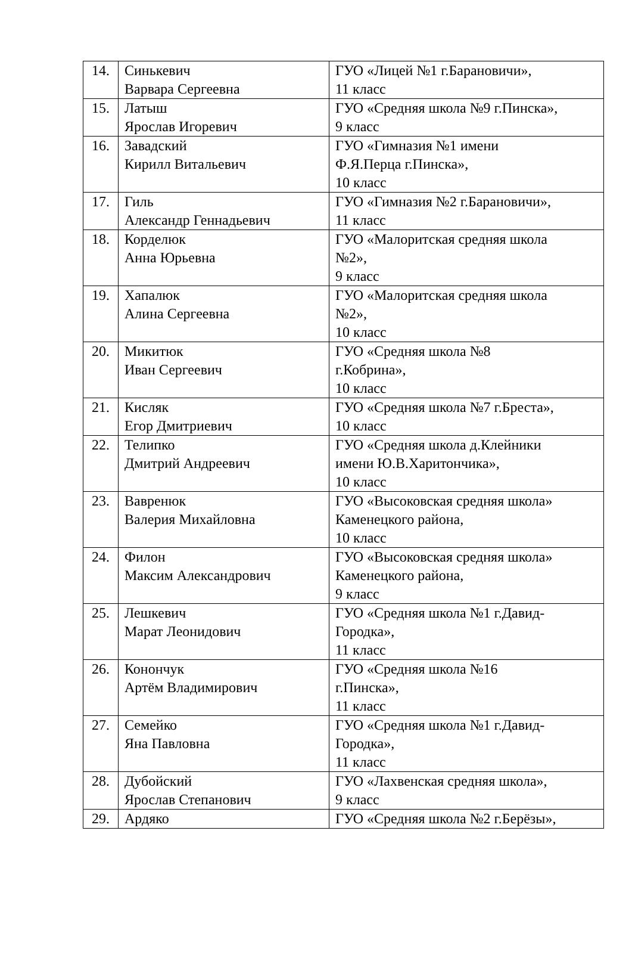| 14. | Синькевич Варвара Сергеевна | ГУО «Лицей №1 г.Барановичи», 11 класс |
| 15. | Латыш Ярослав Игоревич | ГУО «Средняя школа №9 г.Пинска», 9 класс |
| 16. | Завадский Кирилл Витальевич | ГУО «Гимназия №1 имени Ф.Я.Перца г.Пинска», 10 класс |
| 17. | Гиль Александр Геннадьевич | ГУО «Гимназия №2 г.Барановичи», 11 класс |
| 18. | Корделюк Анна Юрьевна | ГУО «Малоритская средняя школа №2», 9 класс |
| 19. | Хапалюк Алина Сергеевна | ГУО «Малоритская средняя школа №2», 10 класс |
| 20. | Микитюк Иван Сергеевич | ГУО «Средняя школа №8 г.Кобрина», 10 класс |
| 21. | Кисляк Егор Дмитриевич | ГУО «Средняя школа №7 г.Бреста», 10 класс |
| 22. | Телипко Дмитрий Андреевич | ГУО «Средняя школа д.Клейники имени Ю.В.Харитончика», 10 класс |
| 23. | Вавренюк Валерия Михайловна | ГУО «Высоковская средняя школа» Каменецкого района, 10 класс |
| 24. | Филон Максим Александрович | ГУО «Высоковская средняя школа» Каменецкого района, 9 класс |
| 25. | Лешкевич Марат Леонидович | ГУО «Средняя школа №1 г.Давид- Городка», 11 класс |
| 26. | Конончук Артём Владимирович | ГУО «Средняя школа №16 г.Пинска», 11 класс |
| 27. | Семейко Яна Павловна | ГУО «Средняя школа №1 г.Давид- Городка», 11 класс |
| 28. | Дубойский Ярослав Степанович | ГУО «Лахвенская средняя школа», 9 класс |
| 29. | Ардяко | ГУО «Средняя школа №2 г.Берёзы», |